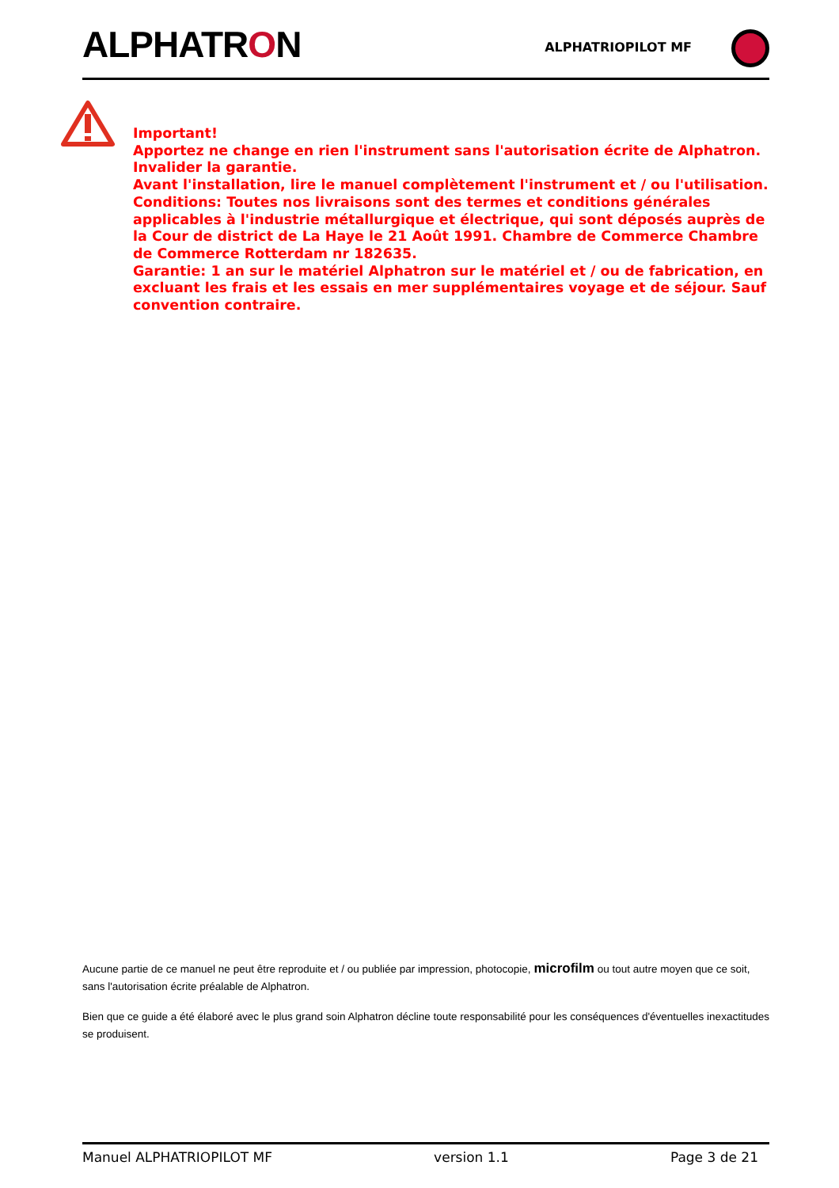ALPHATRON
ALPHATRIOPILOT MF
Important!
Apportez ne change en rien l'instrument sans l'autorisation écrite de Alphatron. Invalider la garantie.
Avant l'installation, lire le manuel complètement l'instrument et / ou l'utilisation.
Conditions: Toutes nos livraisons sont des termes et conditions générales applicables à l'industrie métallurgique et électrique, qui sont déposés auprès de la Cour de district de La Haye le 21 Août 1991. Chambre de Commerce Chambre de Commerce Rotterdam nr 182635.
Garantie: 1 an sur le matériel Alphatron sur le matériel et / ou de fabrication, en excluant les frais et les essais en mer supplémentaires voyage et de séjour. Sauf convention contraire.
Aucune partie de ce manuel ne peut être reproduite et / ou publiée par impression, photocopie, microfilm ou tout autre moyen que ce soit, sans l'autorisation écrite préalable de Alphatron.
Bien que ce guide a été élaboré avec le plus grand soin Alphatron décline toute responsabilité pour les conséquences d'éventuelles inexactitudes se produisent.
Manuel ALPHATRIOPILOT MF version 1.1 Page 3 de 21